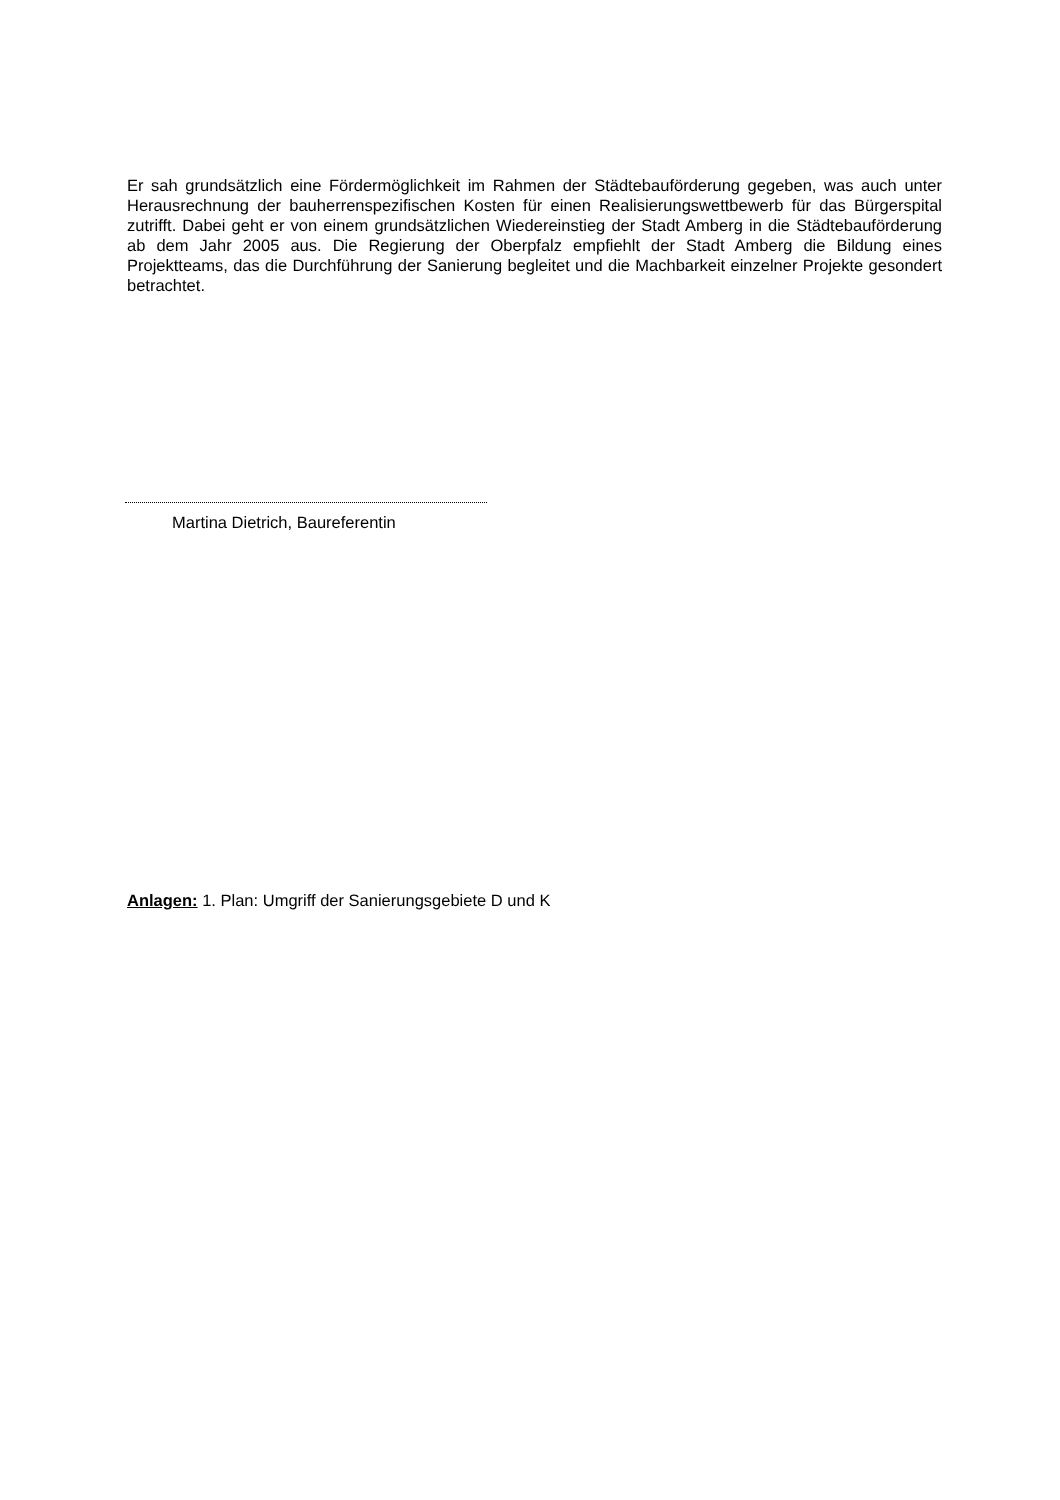Er sah grundsätzlich eine Fördermöglichkeit im Rahmen der Städtebauförderung gegeben, was auch unter Herausrechnung der bauherrenspezifischen Kosten für einen Realisierungs­wettbewerb für das Bürgerspital zutrifft. Dabei geht er von einem grundsätzlichen Wiederein­stieg der Stadt Amberg in die Städtebauförderung ab dem Jahr 2005 aus. Die Regierung der Oberpfalz empfiehlt der Stadt Amberg die Bildung eines Projektteams, das die Durchführung der Sanierung begleitet und die Machbarkeit einzelner Projekte gesondert betrachtet.
Martina Dietrich, Baureferentin
Anlagen: 1. Plan: Umgriff der Sanierungsgebiete D und K